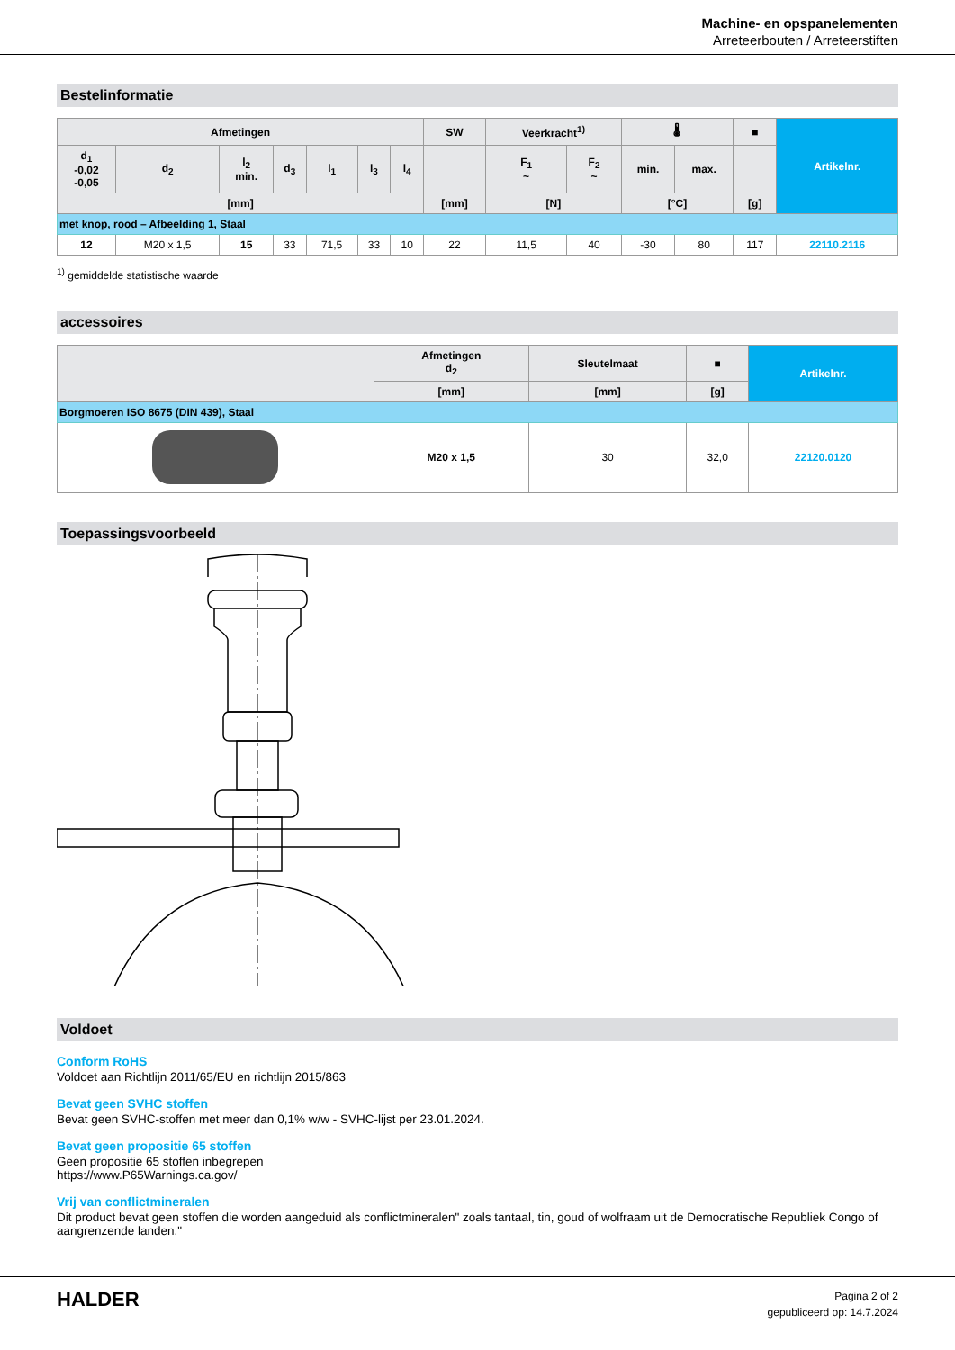Machine- en opspanelementen
Arreteerbouten / Arreteerstiften
Bestelinformatie
| Afmetingen | | | | | | | SW | Veerkracht<sup>1)</sup> | | 🌡 | | ■ | Artikelnr. |
| --- | --- | --- | --- | --- | --- | --- | --- | --- | --- | --- | --- | --- | --- |
| d<sub>1</sub> -0,02 -0,05 | d<sub>2</sub> | l<sub>2</sub> min. | d<sub>3</sub> | l<sub>1</sub> | l<sub>3</sub> | l<sub>4</sub> | | F<sub>1</sub> ~ | F<sub>2</sub> ~ | min. | max. | | |
| [mm] | | | | | | | [mm] | [N] | | [°C] | | [g] | |
| met knop, rood – Afbeelding 1, Staal | | | | | | | | | | | | | |
| 12 | M20 x 1,5 | 15 | 33 | 71,5 | 33 | 10 | 22 | 11,5 | 40 | -30 | 80 | 117 | 22110.2116 |
<sup>1)</sup> gemiddelde statistische waarde
accessoires
| | Afmetingen d<sub>2</sub> | Sleutelmaat | ■ | Artikelnr. |
| --- | --- | --- | --- | --- |
| | [mm] | [mm] | [g] | |
| Borgmoeren ISO 8675 (DIN 439), Staal | | | | |
| | M20 x 1,5 | 30 | 32,0 | 22120.0120 |
Toepassingsvoorbeeld
Voldoet
Conform RoHS
Voldoet aan Richtlijn 2011/65/EU en richtlijn 2015/863
Bevat geen SVHC stoffen
Bevat geen SVHC-stoffen met meer dan 0,1% w/w - SVHC-lijst per 23.01.2024.
Bevat geen propositie 65 stoffen
Geen propositie 65 stoffen inbegrepen
https://www.P65Warnings.ca.gov/
Vrij van conflictmineralen
Dit product bevat geen stoffen die worden aangeduid als conflictmineralen" zoals tantaal, tin, goud of wolfraam uit de Democratische Republiek Congo of aangrenzende landen."
HALDER
Pagina 2 of 2
gepubliceerd op: 14.7.2024